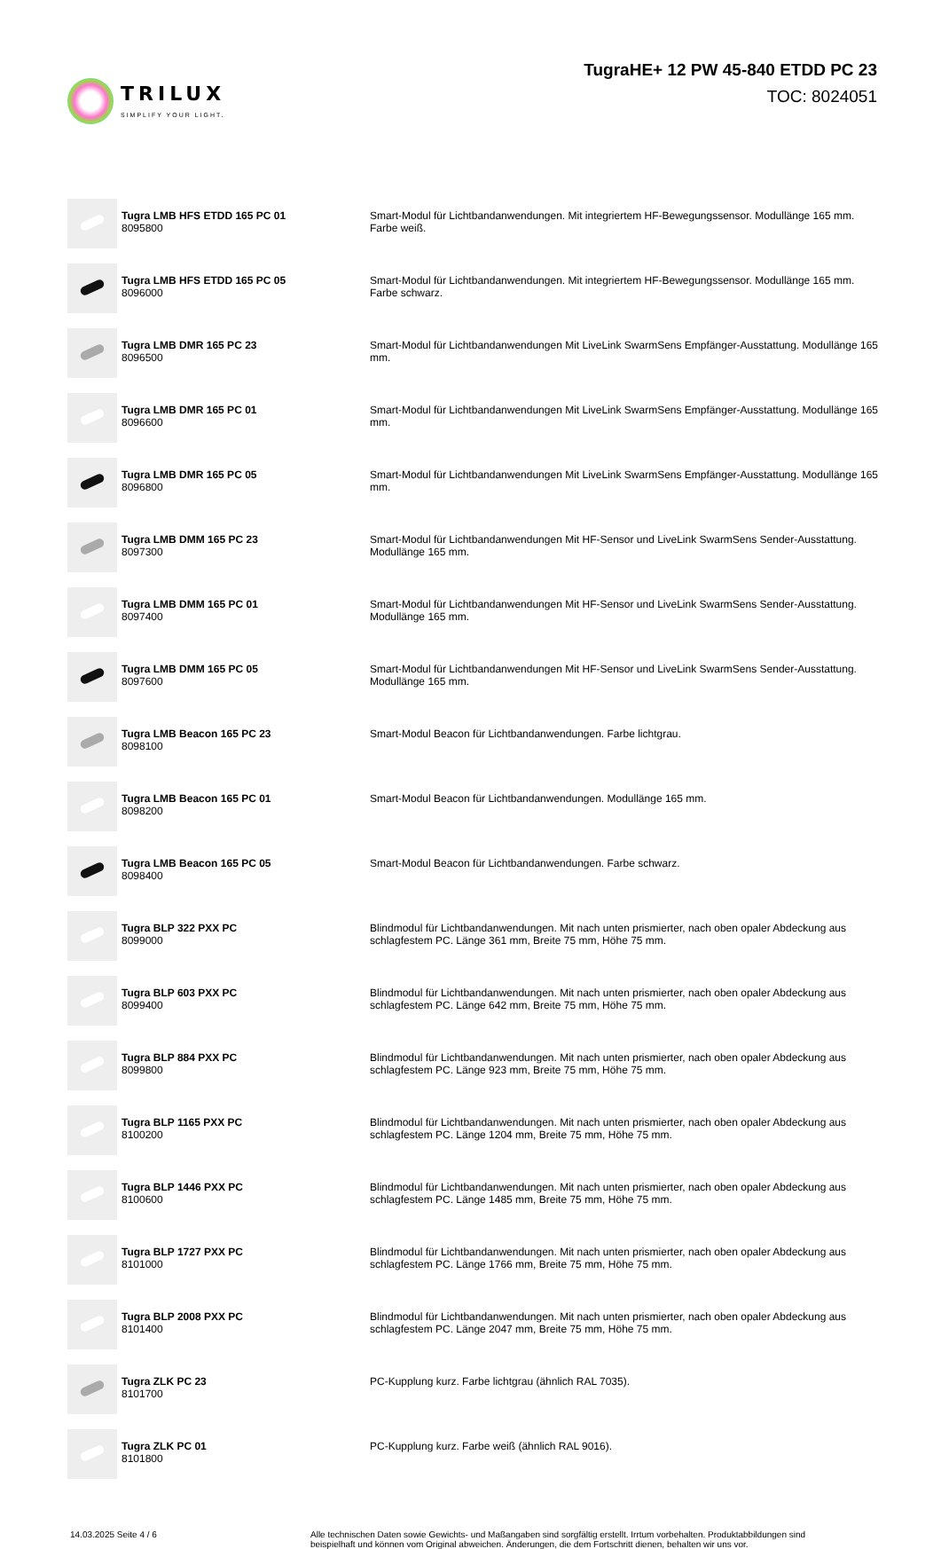TRILUX
SIMPLIFY YOUR LIGHT.
TugraHE+ 12 PW 45-840 ETDD PC 23
TOC: 8024051
| | Tugra LMB HFS ETDD 165 PC 01 8095800 | Smart-Modul für Lichtbandanwendungen. Mit integriertem HF-Bewegungssensor. Modullänge 165 mm. Farbe weiß. |
| | Tugra LMB HFS ETDD 165 PC 05 8096000 | Smart-Modul für Lichtbandanwendungen. Mit integriertem HF-Bewegungssensor. Modullänge 165 mm. Farbe schwarz. |
| | Tugra LMB DMR 165 PC 23 8096500 | Smart-Modul für Lichtbandanwendungen Mit LiveLink SwarmSens Empfänger-Ausstattung. Modullänge 165 mm. |
| | Tugra LMB DMR 165 PC 01 8096600 | Smart-Modul für Lichtbandanwendungen Mit LiveLink SwarmSens Empfänger-Ausstattung. Modullänge 165 mm. |
| | Tugra LMB DMR 165 PC 05 8096800 | Smart-Modul für Lichtbandanwendungen Mit LiveLink SwarmSens Empfänger-Ausstattung. Modullänge 165 mm. |
| | Tugra LMB DMM 165 PC 23 8097300 | Smart-Modul für Lichtbandanwendungen Mit HF-Sensor und LiveLink SwarmSens Sender-Ausstattung. Modullänge 165 mm. |
| | Tugra LMB DMM 165 PC 01 8097400 | Smart-Modul für Lichtbandanwendungen Mit HF-Sensor und LiveLink SwarmSens Sender-Ausstattung. Modullänge 165 mm. |
| | Tugra LMB DMM 165 PC 05 8097600 | Smart-Modul für Lichtbandanwendungen Mit HF-Sensor und LiveLink SwarmSens Sender-Ausstattung. Modullänge 165 mm. |
| | Tugra LMB Beacon 165 PC 23 8098100 | Smart-Modul Beacon für Lichtbandanwendungen. Farbe lichtgrau. |
| | Tugra LMB Beacon 165 PC 01 8098200 | Smart-Modul Beacon für Lichtbandanwendungen. Modullänge 165 mm. |
| | Tugra LMB Beacon 165 PC 05 8098400 | Smart-Modul Beacon für Lichtbandanwendungen. Farbe schwarz. |
| | Tugra BLP 322 PXX PC 8099000 | Blindmodul für Lichtbandanwendungen. Mit nach unten prismierter, nach oben opaler Abdeckung aus schlagfestem PC. Länge 361 mm, Breite 75 mm, Höhe 75 mm. |
| | Tugra BLP 603 PXX PC 8099400 | Blindmodul für Lichtbandanwendungen. Mit nach unten prismierter, nach oben opaler Abdeckung aus schlagfestem PC. Länge 642 mm, Breite 75 mm, Höhe 75 mm. |
| | Tugra BLP 884 PXX PC 8099800 | Blindmodul für Lichtbandanwendungen. Mit nach unten prismierter, nach oben opaler Abdeckung aus schlagfestem PC. Länge 923 mm, Breite 75 mm, Höhe 75 mm. |
| | Tugra BLP 1165 PXX PC 8100200 | Blindmodul für Lichtbandanwendungen. Mit nach unten prismierter, nach oben opaler Abdeckung aus schlagfestem PC. Länge 1204 mm, Breite 75 mm, Höhe 75 mm. |
| | Tugra BLP 1446 PXX PC 8100600 | Blindmodul für Lichtbandanwendungen. Mit nach unten prismierter, nach oben opaler Abdeckung aus schlagfestem PC. Länge 1485 mm, Breite 75 mm, Höhe 75 mm. |
| | Tugra BLP 1727 PXX PC 8101000 | Blindmodul für Lichtbandanwendungen. Mit nach unten prismierter, nach oben opaler Abdeckung aus schlagfestem PC. Länge 1766 mm, Breite 75 mm, Höhe 75 mm. |
| | Tugra BLP 2008 PXX PC 8101400 | Blindmodul für Lichtbandanwendungen. Mit nach unten prismierter, nach oben opaler Abdeckung aus schlagfestem PC. Länge 2047 mm, Breite 75 mm, Höhe 75 mm. |
| | Tugra ZLK PC 23 8101700 | PC-Kupplung kurz. Farbe lichtgrau (ähnlich RAL 7035). |
| | Tugra ZLK PC 01 8101800 | PC-Kupplung kurz. Farbe weiß (ähnlich RAL 9016). |
14.03.2025 Seite 4 / 6 Alle technischen Daten sowie Gewichts- und Maßangaben sind sorgfältig erstellt. Irrtum vorbehalten. Produktabbildungen sind beispielhaft und können vom Original abweichen. Änderungen, die dem Fortschritt dienen, behalten wir uns vor.